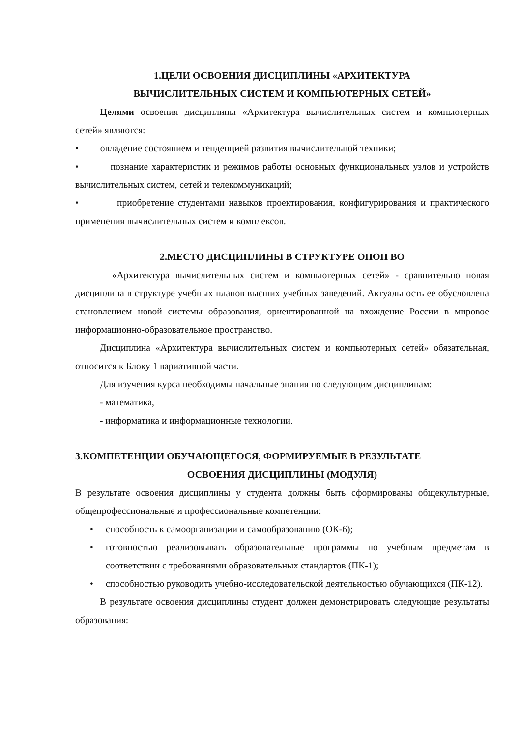1.ЦЕЛИ ОСВОЕНИЯ ДИСЦИПЛИНЫ «АРХИТЕКТУРА
ВЫЧИСЛИТЕЛЬНЫХ СИСТЕМ И КОМПЬЮТЕРНЫХ СЕТЕЙ»
Целями освоения дисциплины «Архитектура вычислительных систем и компьютерных сетей» являются:
• овладение состоянием и тенденцией развития вычислительной техники;
• познание характеристик и режимов работы основных функциональных узлов и устройств вычислительных систем, сетей и телекоммуникаций;
• приобретение студентами навыков проектирования, конфигурирования и практического применения вычислительных систем и комплексов.
2.МЕСТО ДИСЦИПЛИНЫ В СТРУКТУРЕ ОПОП ВО
«Архитектура вычислительных систем и компьютерных сетей» - сравнительно новая дисциплина в структуре учебных планов высших учебных заведений. Актуальность ее обусловлена становлением новой системы образования, ориентированной на вхождение России в мировое информационно-образовательное пространство.
Дисциплина «Архитектура вычислительных систем и компьютерных сетей» обязательная, относится к Блоку 1 вариативной части.
Для изучения курса необходимы начальные знания по следующим дисциплинам:
- математика,
- информатика и информационные технологии.
3.КОМПЕТЕНЦИИ ОБУЧАЮЩЕГОСЯ, ФОРМИРУЕМЫЕ В РЕЗУЛЬТАТЕ
ОСВОЕНИЯ ДИСЦИПЛИНЫ (МОДУЛЯ)
В результате освоения дисциплины у студента должны быть сформированы общекультурные, общепрофессиональные и профессиональные компетенции:
• способность к самоорганизации и самообразованию (ОК-6);
• готовностью реализовывать образовательные программы по учебным предметам в соответствии с требованиями образовательных стандартов (ПК-1);
• способностью руководить учебно-исследовательской деятельностью обучающихся (ПК-12).
В результате освоения дисциплины студент должен демонстрировать следующие результаты образования: